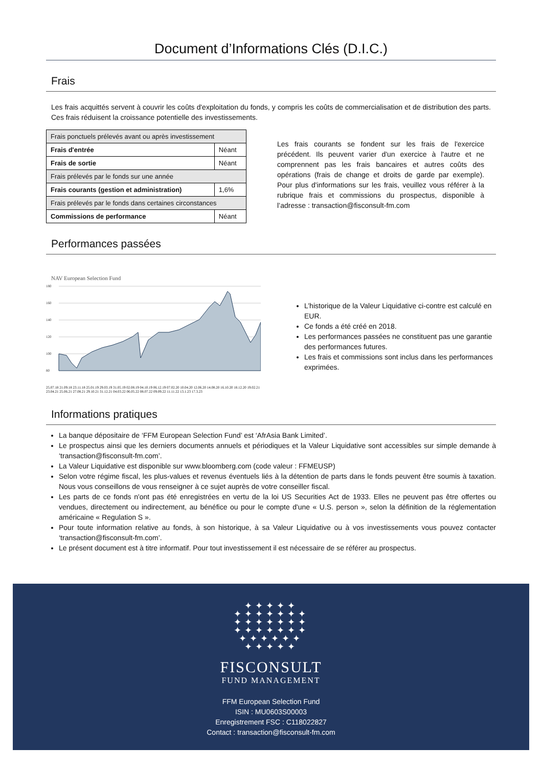Document d’Informations Clés (D.I.C.)
Frais
Les frais acquittés servent à couvrir les coûts d'exploitation du fonds, y compris les coûts de commercialisation et de distribution des parts. Ces frais réduisent la croissance potentielle des investissements.
| Frais ponctuels prélevés avant ou après investissement | |
| Frais d'entrée | Néant |
| Frais de sortie | Néant |
| Frais prélevés par le fonds sur une année | |
| Frais courants (gestion et administration) | 1,6% |
| Frais prélevés par le fonds dans certaines circonstances | |
| Commissions de performance | Néant |
Les frais courants se fondent sur les frais de l'exercice précédent. Ils peuvent varier d'un exercice à l'autre et ne comprennent pas les frais bancaires et autres coûts des opérations (frais de change et droits de garde par exemple). Pour plus d'informations sur les frais, veuillez vous référer à la rubrique frais et commissions du prospectus, disponible à l’adresse : transaction@fisconsult-fm.com
Performances passées
NAV European Selection Fund
180
160
140
120
100
80
25.07.18 21.09.18 23.11.18 25.01.19 29.03.19 31.05.19 02.08.19 04.10.19 06.12.19 07.02.20 10.04.20 12.06.20 14.08.20 16.10.20 18.12.20 19.02.21 23.04.21 25.06.21 27.08.21 29.10.21 31.12.21 04.03.22 06.05.22 08.07.22 09.09.22 11.11.22 13.1.23 17.3.23
L’historique de la Valeur Liquidative ci-contre est calculé en EUR.
Ce fonds a été créé en 2018.
Les performances passées ne constituent pas une garantie des performances futures.
Les frais et commissions sont inclus dans les performances exprimées.
Informations pratiques
La banque dépositaire de ‘FFM European Selection Fund’ est ‘AfrAsia Bank Limited’.
Le prospectus ainsi que les derniers documents annuels et périodiques et la Valeur Liquidative sont accessibles sur simple demande à ‘transaction@fisconsult-fm.com’.
La Valeur Liquidative est disponible sur www.bloomberg.com (code valeur : FFMEUSP)
Selon votre régime fiscal, les plus-values et revenus éventuels liés à la détention de parts dans le fonds peuvent être soumis à taxation. Nous vous conseillons de vous renseigner à ce sujet auprès de votre conseiller fiscal.
Les parts de ce fonds n'ont pas été enregistrées en vertu de la loi US Securities Act de 1933. Elles ne peuvent pas être offertes ou vendues, directement ou indirectement, au bénéfice ou pour le compte d'une « U.S. person », selon la définition de la réglementation américaine « Regulation S ».
Pour toute information relative au fonds, à son historique, à sa Valeur Liquidative ou à vos investissements vous pouvez contacter ‘transaction@fisconsult-fm.com’.
Le présent document est à titre informatif. Pour tout investissement il est nécessaire de se référer au prospectus.
✦✦✦✦✦
✦✦✦✦✦✦✦
✦✦✦✦✦✦✦
✦✦✦✦✦✦✦
✦✦✦✦✦✦
✦✦✦✦✦
FISCONSULT
FUND MANAGEMENT
FFM European Selection Fund
ISIN : MU0603S00003
Enregistrement FSC : C118022827
Contact : transaction@fisconsult-fm.com